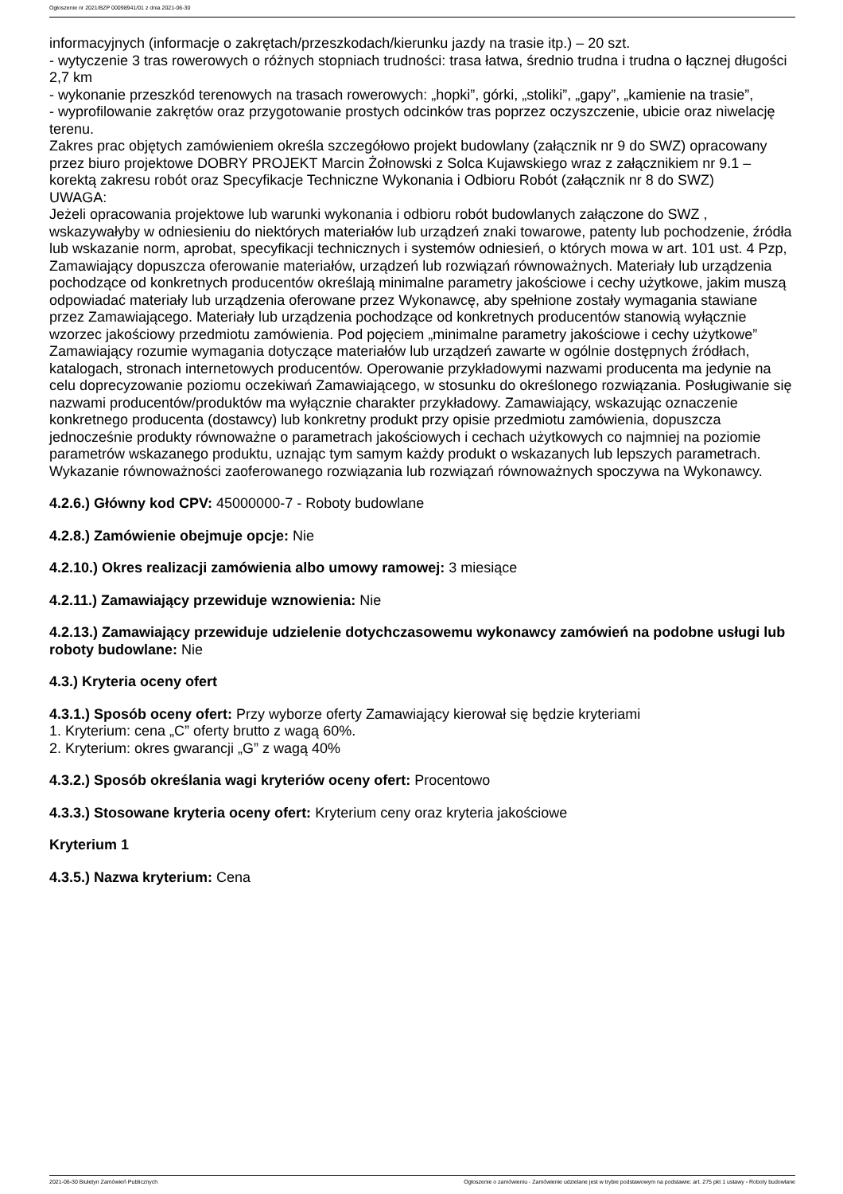Ogłoszenie nr 2021/BZP 00098941/01 z dnia 2021-06-30
informacyjnych (informacje o zakrętach/przeszkodach/kierunku jazdy na trasie itp.) – 20 szt.
- wytyczenie 3 tras rowerowych o różnych stopniach trudności: trasa łatwa, średnio trudna i trudna o łącznej długości 2,7 km
- wykonanie przeszkód terenowych na trasach rowerowych: „hopki”, górki, „stoliki”, „gapy”, „kamienie na trasie”,
- wyprofilowanie zakrętów oraz przygotowanie prostych odcinków tras poprzez oczyszczenie, ubicie oraz niwelację terenu.
Zakres prac objętych zamówieniem określa szczegółowo projekt budowlany (załącznik nr 9 do SWZ) opracowany przez biuro projektowe DOBRY PROJEKT Marcin Żołnowski z Solca Kujawskiego wraz z załącznikiem nr 9.1 – korektą zakresu robót oraz Specyfikacje Techniczne Wykonania i Odbioru Robót (załącznik nr 8 do SWZ)
UWAGA:
Jeżeli opracowania projektowe lub warunki wykonania i odbioru robót budowlanych załączone do SWZ , wskazywałyby w odniesieniu do niektórych materiałów lub urządzeń znaki towarowe, patenty lub pochodzenie, źródła lub wskazanie norm, aprobat, specyfikacji technicznych i systemów odniesień, o których mowa w art. 101 ust. 4 Pzp, Zamawiający dopuszcza oferowanie materiałów, urządzeń lub rozwiązań równoważnych. Materiały lub urządzenia pochodzące od konkretnych producentów określają minimalne parametry jakościowe i cechy użytkowe, jakim muszą odpowiadać materiały lub urządzenia oferowane przez Wykonawcę, aby spełnione zostały wymagania stawiane przez Zamawiającego. Materiały lub urządzenia pochodzące od konkretnych producentów stanowią wyłącznie wzorzec jakościowy przedmiotu zamówienia. Pod pojęciem „minimalne parametry jakościowe i cechy użytkowe” Zamawiający rozumie wymagania dotyczące materiałów lub urządzeń zawarte w ogólnie dostępnych źródłach, katalogach, stronach internetowych producentów. Operowanie przykładowymi nazwami producenta ma jedynie na celu doprecyzowanie poziomu oczekiwań Zamawiającego, w stosunku do określonego rozwiązania. Posługiwanie się nazwami producentów/produktów ma wyłącznie charakter przykładowy. Zamawiający, wskazując oznaczenie konkretnego producenta (dostawcy) lub konkretny produkt przy opisie przedmiotu zamówienia, dopuszcza jednocześnie produkty równoważne o parametrach jakościowych i cechach użytkowych co najmniej na poziomie parametrów wskazanego produktu, uznając tym samym każdy produkt o wskazanych lub lepszych parametrach. Wykazanie równoważności zaoferowanego rozwiązania lub rozwiązań równoważnych spoczywa na Wykonawcy.
4.2.6.) Główny kod CPV: 45000000-7 - Roboty budowlane
4.2.8.) Zamówienie obejmuje opcje: Nie
4.2.10.) Okres realizacji zamówienia albo umowy ramowej: 3 miesiące
4.2.11.) Zamawiający przewiduje wznowienia: Nie
4.2.13.) Zamawiający przewiduje udzielenie dotychczasowemu wykonawcy zamówień na podobne usługi lub roboty budowlane: Nie
4.3.) Kryteria oceny ofert
4.3.1.) Sposób oceny ofert: Przy wyborze oferty Zamawiający kierował się będzie kryteriami
1. Kryterium: cena „C” oferty brutto z wagą 60%.
2. Kryterium: okres gwarancji „G” z wagą 40%
4.3.2.) Sposób określania wagi kryteriów oceny ofert: Procentowo
4.3.3.) Stosowane kryteria oceny ofert: Kryterium ceny oraz kryteria jakościowe
Kryterium 1
4.3.5.) Nazwa kryterium: Cena
2021-06-30 Biuletyn Zamówień Publicznych Ogłoszenie o zamówieniu - Zamówienie udzielane jest w trybie podstawowym na podstawie: art. 275 pkt 1 ustawy - Roboty budowlane